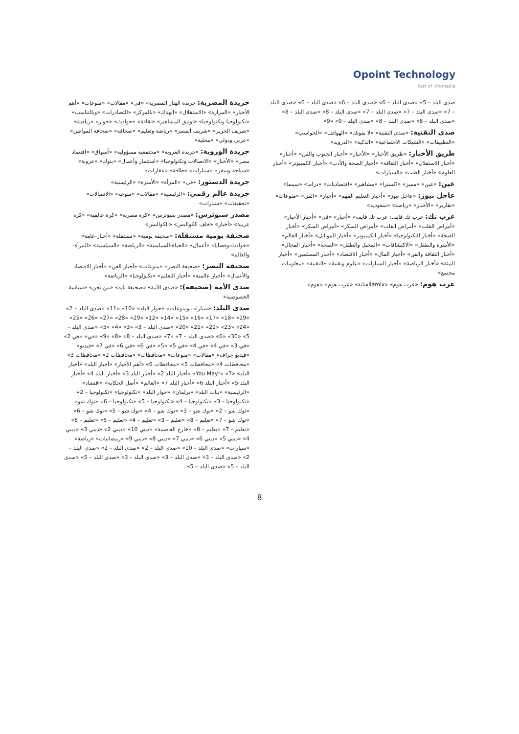Opoint Technology
Part of Infomedia
جريدة المصرية: جريدة الهنار المصرية» «في» «مقالات» «منوعات» «أهم الأخبار» «المزارة» «الاستقلال» «الهناك» «بالمركز» «التصادرات» «وبالتناسب» «تكنولوجيا وتكنولوجيا» «توثيق المشاهير» «ثقافة» «حوادث» «حوار» «رياضة» «شريف الحرير» «شريف المصر» «رياضة وتعليم» «صحافة» «صحافة المواطن» «عربي ودولي» «محلية»
جريدة الوروبة: «جريدة العروبة» «مجتمعية مسؤولية» «أسواق» «اقتصاد مصر» «الأخبار» «الاتصالات وتكنولوجيا» «استثمار وأعمال» «بنوك» «عروبة» «سياحة وسفر» «سيارات» «طاقة» «عقارات»
جريدة الدستور: «في» «المرأة» «الأسرة» «الرئيسية»
جريدة عالم رقمي: «الرئيسية» «مقالات» «منوعة» «الاتصالات» «تحقيقات» «سيارات»
مصدر سبوترس: «مصدر سبوترس» «كرة مصرية» «كرة عالمية» «كرة عربية» «أخبار» «خلف الكواليس» «الكواليس»
صحيفة يومية مستقلة: «صحيفة يومية» «مستقلة» «أخبار-عامة» «حوادث-وقضايا» «أعمال» «الحياة-السياسية» «الرياضة» «السياسية» «المرأة-والعالم»
صحيفة النصر: «صحيفة النصر» «منوعات» «أخبار الفن» «أخبار الاقتصاد والأعمال» «أخبار عالمية» «أخبار التعليم» «تكنولوجيا» «الرياضة»
صدى الأمة (صحيفة): «صدى الأمة» «صحيفة نايد» «من نحن» «سياسة الخصوصية»
صدى البلد: «سيارات ومنوعات» «حوار البلد» «10» «11» «صدى البلد – 2» «19» «18» «17» «16» «15» «14» «12» «29» «28» «27» «26» «25» «24» «23» «22» «21» «20» «صدى البلد – 3» «3» «4» «5» «صدى البلد – 5» «30» «6» «صدى البلد – 7» «7» «صدى البلد – 8» «8» «9» «في» «في 2» «في 3» «في 4» «في 4» «في 5» «5» «في 6» «في 6» «في 7» «فيديو» «فيديو جراف» «مقالات» «منوعات» «محافظات» «محافظات 2» «محافظات 3» «محافظات 4» «محافظات 5» «محافظات 6» «أهم الأخبار» «أخبار البلد» «أخبار البلد» «You May!» «7» «أخبار البلد 2» «أخبار البلد 3» «أخبار البلد 4» «أخبار البلد 5» «أخبار البلد 6» «أخبار البلد 7» «العالم» «أصل الحكاية» «اقتصاد» «الرئيسية» «بنات البلد» «برلمان» «حوار البلد» «تكنولوجيا» «تكنولوجيا – 2» «تكنولوجيا – 3» «تكنولوجيا – 4» «تكنولوجيا – 5» «تكنولوجيا – 6» «توك شو» «توك شو – 2» «توك شو – 3» «توك شو – 4» «توك شو – 5» «توك شو – 6» «توك شو – 7» «تعليم – 8» «تعليم – 3» «تعليم – 4» «تعليم – 5» «تعليم – 6» «تعليم – 7» «تعليم – 8» «خارج العاصمة» «ديني 10» «ديني 2» «ديني 3» «ديني 4» «ديني 5» «ديني 6» «ديني 7» «ديني 8» «ديني 9» «رمضانيات» «رياضة» «سيارات» «صدى البلد – 10» «صدى البلد – 2» «صدى البلد – 2» «صدى البلد – 2» «صدى البلد – 3» «صدى البلد – 3» «صدى البلد – 3» «صدى البلد – 5» «صدى البلد – 5» «صدى البلد – 5»
صدى البلد – 5» «صدى البلد – 6» «صدى البلد – 6» «صدى البلد – 6» «صدى البلد – 7» «صدى البلد – 7» «صدى البلد – 7» «صدى البلد – 8» «صدى البلد – 8» «صدى البلد – 8» «صدى البلد – 8» «صدى البلد – 9» «9»
صدى التقنية: «صدى التقنية» «لا يفوتك» «الهواتف» «الحواسب» «التطبيقات» «الشبكات الاجتماعية» «الذكية» «الدرويد»
طريق الأخبار: «طريق الأخبار» «الأخبار» «أخبار الجنوب والفن» «أخبار» «أخبار الاستقلال» «أخبار الثقافة» «أخبار الصحة والأدب» «أخبار الكمبيوتر» «أخبار العلوم» «أخبار الطب» «السيارات»
عين: «عين» «مميز» «اكسترا» «مشاهير» «اقتصاديات» «دراما» «سينما»
عاجل نيوز: «عاجل نيوز» «أخبار التعليم المهم» «أخبار» «الفن» «منوعات» «تقارير» «الأخبار» «رياضة» «سعودية»
عرب تك: عرب تك فايف: عرب تك فايف» «أخبار» «في» «أخبار الأخبار» «أمراض القلب» «أمراض القلب» «أمراض السكر» «أمراض السكر» «أخبار الصحة» «أخبار التكنولوجيا» «أخبار الكمبيوتر» «أخبار الموبايل» «أخبار العالم» «الأسرة والطفل» «الاكتشافات» «المحيل والطفل» «الصحة» «أخبار المجال» «أخبار الثقافة والفن» «أخبار المال» «أخبار الاقتصاد» «أخبار المسلمين» «أخبار البيئة» «أخبار الرياضة» «أخبار السيارات» «علوم وتقنية» «التقنية» «معلومات مجتمع»
عرب هوم: «عرب هوم» «amixالفنانة» «عرب هوم» «هوم»
8